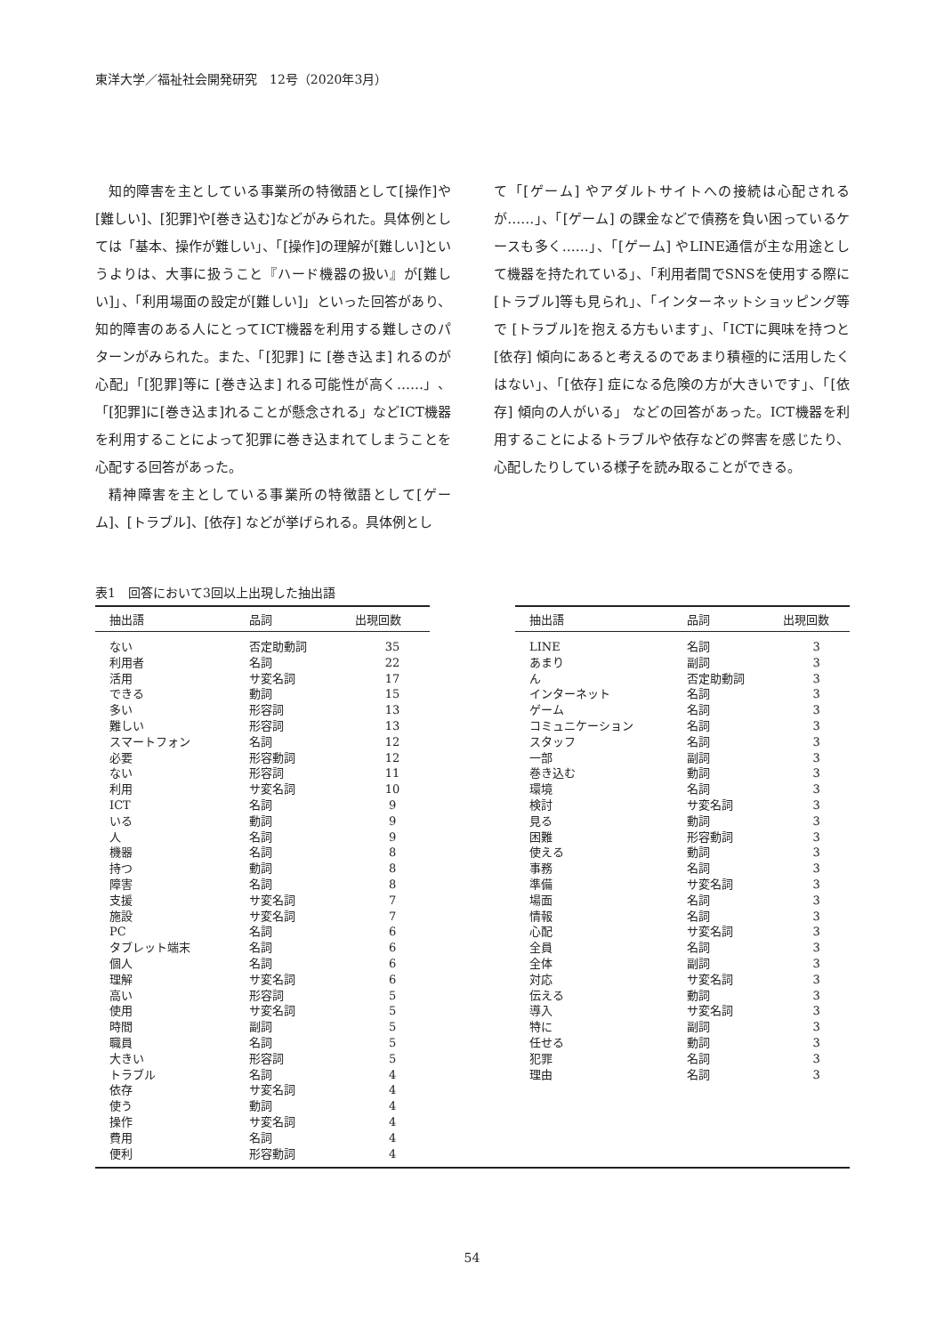東洋大学／福祉社会開発研究　12号（2020年3月）
知的障害を主としている事業所の特徴語として[操作]や[難しい]、[犯罪]や[巻き込む]などがみられた。具体例としては「基本、操作が難しい」、「[操作]の理解が[難しい]というよりは、大事に扱うこと『ハード機器の扱い』が[難しい]」、「利用場面の設定が[難しい]」といった回答があり、知的障害のある人にとってICT機器を利用する難しさのパターンがみられた。また、「[犯罪] に [巻き込ま] れるのが心配」「[犯罪]等に [巻き込ま] れる可能性が高く……」、「[犯罪]に[巻き込ま]れることが懸念される」などICT機器を利用することによって犯罪に巻き込まれてしまうことを心配する回答があった。
精神障害を主としている事業所の特徴語として[ゲーム]、[トラブル]、[依存] などが挙げられる。具体例とし
て「[ゲーム] やアダルトサイトへの接続は心配されるが……」、「[ゲーム] の課金などで債務を負い困っているケースも多く……」、「[ゲーム] やLINE通信が主な用途として機器を持たれている」、「利用者間でSNSを使用する際に[トラブル]等も見られ」、「インターネットショッピング等で [トラブル]を抱える方もいます」、「ICTに興味を持つと [依存] 傾向にあると考えるのであまり積極的に活用したくはない」、「[依存] 症になる危険の方が大きいです」、「[依存] 傾向の人がいる」 などの回答があった。ICT機器を利用することによるトラブルや依存などの弊害を感じたり、心配したりしている様子を読み取ることができる。
表1　回答において3回以上出現した抽出語
| 抽出語 | 品詞 | 出現回数 |
| --- | --- | --- |
| ない | 否定助動詞 | 35 |
| 利用者 | 名詞 | 22 |
| 活用 | サ変名詞 | 17 |
| できる | 動詞 | 15 |
| 多い | 形容詞 | 13 |
| 難しい | 形容詞 | 13 |
| スマートフォン | 名詞 | 12 |
| 必要 | 形容動詞 | 12 |
| ない | 形容詞 | 11 |
| 利用 | サ変名詞 | 10 |
| ICT | 名詞 | 9 |
| いる | 動詞 | 9 |
| 人 | 名詞 | 9 |
| 機器 | 名詞 | 8 |
| 持つ | 動詞 | 8 |
| 障害 | 名詞 | 8 |
| 支援 | サ変名詞 | 7 |
| 施設 | サ変名詞 | 7 |
| PC | 名詞 | 6 |
| タブレット端末 | 名詞 | 6 |
| 個人 | 名詞 | 6 |
| 理解 | サ変名詞 | 6 |
| 高い | 形容詞 | 5 |
| 使用 | サ変名詞 | 5 |
| 時間 | 副詞 | 5 |
| 職員 | 名詞 | 5 |
| 大きい | 形容詞 | 5 |
| トラブル | 名詞 | 4 |
| 依存 | サ変名詞 | 4 |
| 使う | 動詞 | 4 |
| 操作 | サ変名詞 | 4 |
| 費用 | 名詞 | 4 |
| 便利 | 形容動詞 | 4 |
| 抽出語 | 品詞 | 出現回数 |
| --- | --- | --- |
| LINE | 名詞 | 3 |
| あまり | 副詞 | 3 |
| ん | 否定助動詞 | 3 |
| インターネット | 名詞 | 3 |
| ゲーム | 名詞 | 3 |
| コミュニケーション | 名詞 | 3 |
| スタッフ | 名詞 | 3 |
| 一部 | 副詞 | 3 |
| 巻き込む | 動詞 | 3 |
| 環境 | 名詞 | 3 |
| 検討 | サ変名詞 | 3 |
| 見る | 動詞 | 3 |
| 困難 | 形容動詞 | 3 |
| 使える | 動詞 | 3 |
| 事務 | 名詞 | 3 |
| 準備 | サ変名詞 | 3 |
| 場面 | 名詞 | 3 |
| 情報 | 名詞 | 3 |
| 心配 | サ変名詞 | 3 |
| 全員 | 名詞 | 3 |
| 全体 | 副詞 | 3 |
| 対応 | サ変名詞 | 3 |
| 伝える | 動詞 | 3 |
| 導入 | サ変名詞 | 3 |
| 特に | 副詞 | 3 |
| 任せる | 動詞 | 3 |
| 犯罪 | 名詞 | 3 |
| 理由 | 名詞 | 3 |
54